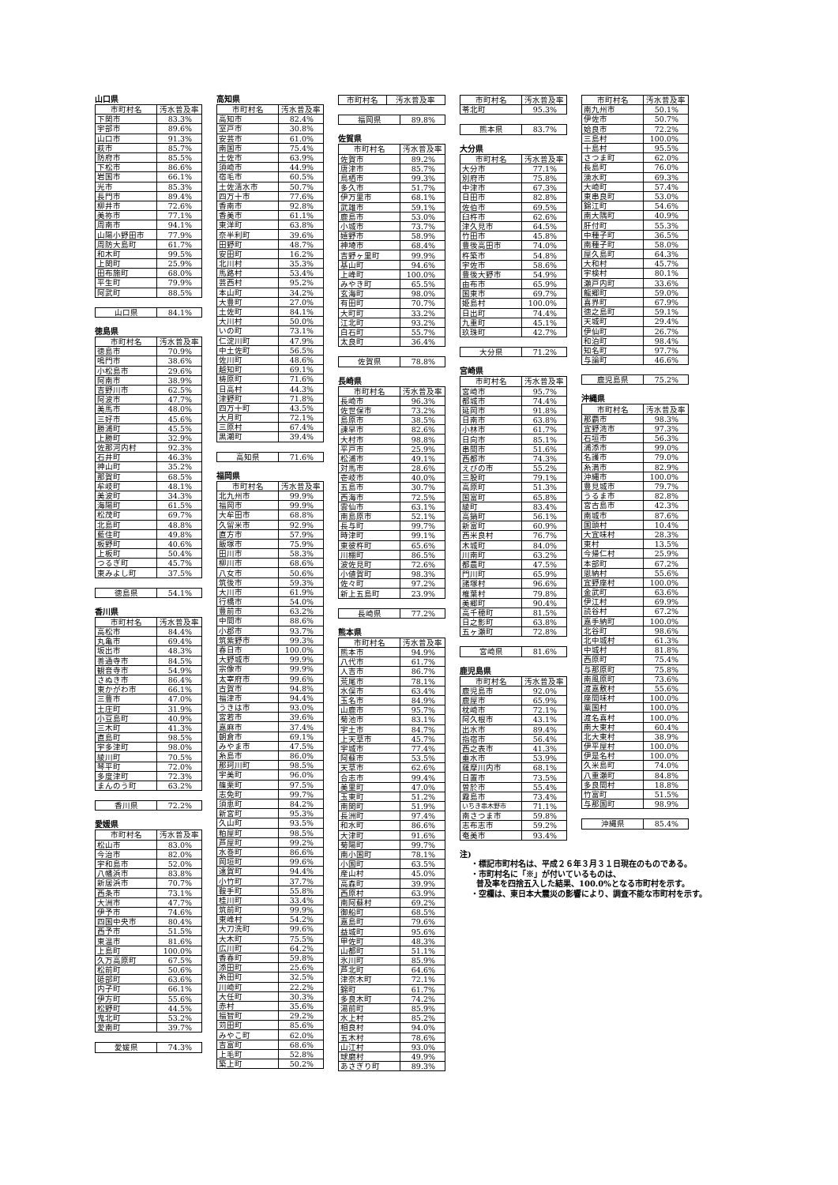山口県
| 市町村名 | 汚水普及率 |
| --- | --- |
| 下関市 | 83.3% |
| 宇部市 | 89.6% |
| 山口市 | 91.3% |
| 萩市 | 85.7% |
| 防府市 | 85.5% |
| 下松市 | 86.6% |
| 岩国市 | 66.1% |
| 光市 | 85.3% |
| 長門市 | 89.4% |
| 柳井市 | 72.6% |
| 美祢市 | 77.1% |
| 周南市 | 94.1% |
| 山陽小野田市 | 77.9% |
| 周防大島町 | 61.7% |
| 和木町 | 99.5% |
| 上関町 | 25.9% |
| 田布施町 | 68.0% |
| 平生町 | 79.9% |
| 阿武町 | 88.5% |
| 山口県 | 84.1% |
徳島県
| 市町村名 | 汚水普及率 |
| --- | --- |
| 徳島市 | 70.9% |
| 鳴門市 | 38.6% |
| 小松島市 | 29.6% |
| 阿南市 | 38.9% |
| 吉野川市 | 62.5% |
| 阿波市 | 47.7% |
| 美馬市 | 48.0% |
| 三好市 | 45.6% |
| 勝浦町 | 45.5% |
| 上勝町 | 32.9% |
| 佐那河内村 | 92.3% |
| 石井町 | 46.3% |
| 神山町 | 35.2% |
| 那賀町 | 68.5% |
| 牟岐町 | 48.1% |
| 美波町 | 34.3% |
| 海陽町 | 61.5% |
| 松茂町 | 69.7% |
| 北島町 | 48.8% |
| 藍住町 | 49.8% |
| 板野町 | 40.6% |
| 上板町 | 50.4% |
| つるぎ町 | 45.7% |
| 東みよし町 | 37.5% |
| 徳島県 | 54.1% |
香川県
| 市町村名 | 汚水普及率 |
| --- | --- |
| 高松市 | 84.4% |
| 丸亀市 | 69.4% |
| 坂出市 | 48.3% |
| 善通寺市 | 84.5% |
| 観音寺市 | 54.9% |
| さぬき市 | 86.4% |
| 東かがわ市 | 66.1% |
| 三豊市 | 47.0% |
| 土庄町 | 31.9% |
| 小豆島町 | 40.9% |
| 三木町 | 41.3% |
| 直島町 | 98.5% |
| 宇多津町 | 98.0% |
| 綾川町 | 70.5% |
| 琴平町 | 72.0% |
| 多度津町 | 72.3% |
| まんのう町 | 63.2% |
| 香川県 | 72.2% |
愛媛県
| 市町村名 | 汚水普及率 |
| --- | --- |
| 松山市 | 83.0% |
| 今治市 | 82.0% |
| 宇和島市 | 52.0% |
| 八幡浜市 | 83.8% |
| 新居浜市 | 70.7% |
| 西条市 | 73.1% |
| 大洲市 | 47.7% |
| 伊予市 | 74.6% |
| 四国中央市 | 80.4% |
| 西予市 | 51.5% |
| 東温市 | 81.6% |
| 上島町 | 100.0% |
| 久万高原町 | 67.5% |
| 松前町 | 50.6% |
| 砥部町 | 63.6% |
| 内子町 | 66.1% |
| 伊方町 | 55.6% |
| 松野町 | 44.5% |
| 鬼北町 | 53.2% |
| 愛南町 | 39.7% |
| 愛媛県 | 74.3% |
高知県
| 市町村名 | 汚水普及率 |
| --- | --- |
| 高知市 | 82.4% |
| 室戸市 | 30.8% |
| 安芸市 | 61.0% |
| 南国市 | 75.4% |
| 土佐市 | 63.9% |
| 須崎市 | 44.9% |
| 宿毛市 | 60.5% |
| 土佐清水市 | 50.7% |
| 四万十市 | 77.6% |
| 香南市 | 92.8% |
| 香美市 | 61.1% |
| 東洋町 | 63.8% |
| 奈半利町 | 39.6% |
| 田野町 | 48.7% |
| 安田町 | 16.2% |
| 北川村 | 35.3% |
| 馬路村 | 53.4% |
| 芸西村 | 95.2% |
| 本山町 | 34.2% |
| 大豊町 | 27.0% |
| 土佐町 | 84.1% |
| 大川村 | 50.0% |
| いの町 | 73.1% |
| 仁淀川町 | 47.9% |
| 中土佐町 | 56.5% |
| 佐川町 | 48.6% |
| 越知町 | 69.1% |
| 梼原町 | 71.6% |
| 日高村 | 44.3% |
| 津野町 | 71.8% |
| 四万十町 | 43.5% |
| 大月町 | 72.1% |
| 三原村 | 67.4% |
| 黒潮町 | 39.4% |
| 高知県 | 71.6% |
福岡県
| 市町村名 | 汚水普及率 |
| --- | --- |
| 北九州市 | 99.9% |
| 福岡市 | 99.9% |
| 大牟田市 | 68.8% |
| 久留米市 | 92.9% |
| 直方市 | 57.9% |
| 飯塚市 | 75.9% |
| 田川市 | 58.3% |
| 柳川市 | 68.6% |
| 八女市 | 50.6% |
| 筑後市 | 59.3% |
| 大川市 | 61.9% |
| 行橋市 | 54.0% |
| 豊前市 | 63.2% |
| 中間市 | 88.6% |
| 小郡市 | 93.7% |
| 筑紫野市 | 99.3% |
| 春日市 | 100.0% |
| 大野城市 | 99.9% |
| 宗像市 | 99.9% |
| 太宰府市 | 99.6% |
| 古賀市 | 94.8% |
| 福津市 | 94.4% |
| うきは市 | 93.0% |
| 宮若市 | 39.6% |
| 嘉麻市 | 37.4% |
| 朝倉市 | 69.1% |
| みやま市 | 47.5% |
| 糸島市 | 86.0% |
| 那珂川町 | 98.5% |
| 宇美町 | 96.0% |
| 篠栗町 | 97.5% |
| 志免町 | 99.7% |
| 須恵町 | 84.2% |
| 新宮町 | 95.3% |
| 久山町 | 93.5% |
| 粕屋町 | 98.5% |
| 芦屋町 | 99.2% |
| 水巻町 | 86.6% |
| 岡垣町 | 99.6% |
| 遠賀町 | 94.4% |
| 小竹町 | 37.7% |
| 鞍手町 | 55.8% |
| 桂川町 | 33.4% |
| 筑前町 | 99.9% |
| 東峰村 | 54.2% |
| 大刀洗町 | 99.6% |
| 大木町 | 75.5% |
| 広川町 | 64.2% |
| 香春町 | 59.8% |
| 添田町 | 25.6% |
| 糸田町 | 32.5% |
| 川崎町 | 22.2% |
| 大任町 | 30.3% |
| 赤村 | 35.6% |
| 福智町 | 29.2% |
| 苅田町 | 85.6% |
| みやこ町 | 62.0% |
| 吉富町 | 68.6% |
| 上毛町 | 52.8% |
| 築上町 | 50.2% |
| 市町村名 | 汚水普及率 |
| --- | --- |
| 福岡県 | 89.8% |
佐賀県
| 市町村名 | 汚水普及率 |
| --- | --- |
| 佐賀市 | 89.2% |
| 唐津市 | 85.7% |
| 鳥栖市 | 99.3% |
| 多久市 | 51.7% |
| 伊万里市 | 68.1% |
| 武雄市 | 59.1% |
| 鹿島市 | 53.0% |
| 小城市 | 73.7% |
| 嬉野市 | 58.9% |
| 神埼市 | 68.4% |
| 吉野ヶ里町 | 99.9% |
| 基山町 | 94.6% |
| 上峰町 | 100.0% |
| みやき町 | 65.5% |
| 玄海町 | 98.0% |
| 有田町 | 70.7% |
| 大町町 | 33.2% |
| 江北町 | 93.2% |
| 白石町 | 55.7% |
| 太良町 | 36.4% |
| 佐賀県 | 78.8% |
長崎県
| 市町村名 | 汚水普及率 |
| --- | --- |
| 長崎市 | 96.3% |
| 佐世保市 | 73.2% |
| 島原市 | 38.5% |
| 諫早市 | 82.6% |
| 大村市 | 98.8% |
| 平戸市 | 25.9% |
| 松浦市 | 49.1% |
| 対馬市 | 28.6% |
| 壱岐市 | 40.0% |
| 五島市 | 30.7% |
| 西海市 | 72.5% |
| 雲仙市 | 63.1% |
| 南島原市 | 52.1% |
| 長与町 | 99.7% |
| 時津町 | 99.1% |
| 東彼杵町 | 65.6% |
| 川棚町 | 86.5% |
| 波佐見町 | 72.6% |
| 小値賀町 | 98.3% |
| 佐々町 | 97.2% |
| 新上五島町 | 23.9% |
| 長崎県 | 77.2% |
熊本県
| 市町村名 | 汚水普及率 |
| --- | --- |
| 熊本市 | 94.9% |
| 八代市 | 61.7% |
| 人吉市 | 86.7% |
| 荒尾市 | 78.1% |
| 水俣市 | 63.4% |
| 玉名市 | 84.9% |
| 山鹿市 | 95.7% |
| 菊池市 | 83.1% |
| 宇土市 | 84.7% |
| 上天草市 | 45.7% |
| 宇城市 | 77.4% |
| 阿蘇市 | 53.5% |
| 天草市 | 62.6% |
| 合志市 | 99.4% |
| 美里町 | 47.0% |
| 玉東町 | 51.2% |
| 南関町 | 51.9% |
| 長洲町 | 97.4% |
| 和水町 | 86.6% |
| 大津町 | 91.6% |
| 菊陽町 | 99.7% |
| 南小国町 | 78.1% |
| 小国町 | 63.5% |
| 産山村 | 45.0% |
| 高森町 | 39.9% |
| 西原村 | 63.9% |
| 南阿蘇村 | 69.2% |
| 御船町 | 68.5% |
| 嘉島町 | 79.6% |
| 益城町 | 95.6% |
| 甲佐町 | 48.3% |
| 山都町 | 51.1% |
| 氷川町 | 85.9% |
| 芦北町 | 64.6% |
| 津奈木町 | 72.1% |
| 錦町 | 61.7% |
| 多良木町 | 74.2% |
| 湯前町 | 85.9% |
| 水上村 | 85.2% |
| 相良村 | 94.0% |
| 五木村 | 78.6% |
| 山江村 | 93.0% |
| 球磨村 | 49.9% |
| あさぎり町 | 89.3% |
| 市町村名 | 汚水普及率 |
| --- | --- |
| 苓北町 | 95.3% |
| 熊本県 | 83.7% |
大分県
| 市町村名 | 汚水普及率 |
| --- | --- |
| 大分市 | 77.1% |
| 別府市 | 75.8% |
| 中津市 | 67.3% |
| 日田市 | 82.8% |
| 佐伯市 | 69.5% |
| 臼杵市 | 62.6% |
| 津久見市 | 64.5% |
| 竹田市 | 45.8% |
| 豊後高田市 | 74.0% |
| 杵築市 | 54.8% |
| 宇佐市 | 58.6% |
| 豊後大野市 | 54.9% |
| 由布市 | 65.9% |
| 国東市 | 69.7% |
| 姫島村 | 100.0% |
| 日出町 | 74.4% |
| 九重町 | 45.1% |
| 玖珠町 | 42.7% |
| 大分県 | 71.2% |
宮崎県
| 市町村名 | 汚水普及率 |
| --- | --- |
| 宮崎市 | 95.7% |
| 都城市 | 74.4% |
| 延岡市 | 91.8% |
| 日南市 | 63.8% |
| 小林市 | 61.7% |
| 日向市 | 85.1% |
| 串間市 | 51.6% |
| 西都市 | 74.3% |
| えびの市 | 55.2% |
| 三股町 | 79.1% |
| 高原町 | 51.3% |
| 国富町 | 65.8% |
| 綾町 | 83.4% |
| 高鍋町 | 56.1% |
| 新富町 | 60.9% |
| 西米良村 | 76.7% |
| 木城町 | 84.0% |
| 川南町 | 63.2% |
| 都農町 | 47.5% |
| 門川町 | 65.9% |
| 諸塚村 | 96.6% |
| 椎葉村 | 79.8% |
| 美郷町 | 90.4% |
| 高千穂町 | 81.5% |
| 日之影町 | 63.8% |
| 五ヶ瀬町 | 72.8% |
| 宮崎県 | 81.6% |
鹿児島県
| 市町村名 | 汚水普及率 |
| --- | --- |
| 鹿児島市 | 92.0% |
| 鹿屋市 | 65.9% |
| 枕崎市 | 72.1% |
| 阿久根市 | 43.1% |
| 出水市 | 89.4% |
| 指宿市 | 56.4% |
| 西之表市 | 41.3% |
| 垂水市 | 53.9% |
| 薩摩川内市 | 68.1% |
| 日置市 | 73.5% |
| 曽於市 | 55.4% |
| 霧島市 | 73.4% |
| いちき串木野市 | 71.1% |
| 南さつま市 | 59.8% |
| 志布志市 | 59.2% |
| 奄美市 | 93.4% |
注)
・標記市町村名は、平成２６年３月３１日現在のものである。
・市町村名に「※」が付いているものは、
普及率を四捨五入した結果、100.0%となる市町村を示す。
・空欄は、東日本大震災の影響により、調査不能な市町村を示す。
| 市町村名 | 汚水普及率 |
| --- | --- |
| 南九州市 | 50.1% |
| 伊佐市 | 50.7% |
| 姶良市 | 72.2% |
| 三島村 | 100.0% |
| 十島村 | 95.5% |
| さつま町 | 62.0% |
| 長島町 | 76.0% |
| 湧水町 | 69.3% |
| 大崎町 | 57.4% |
| 東串良町 | 53.0% |
| 錦江町 | 54.6% |
| 南大隅町 | 40.9% |
| 肝付町 | 55.3% |
| 中種子町 | 36.5% |
| 南種子町 | 58.0% |
| 屋久島町 | 64.3% |
| 大和村 | 45.7% |
| 宇検村 | 80.1% |
| 瀬戸内町 | 33.6% |
| 龍郷町 | 59.0% |
| 喜界町 | 67.9% |
| 徳之島町 | 59.1% |
| 天城町 | 29.4% |
| 伊仙町 | 26.7% |
| 和泊町 | 98.4% |
| 知名町 | 97.7% |
| 与論町 | 46.6% |
| 鹿児島県 | 75.2% |
沖縄県
| 市町村名 | 汚水普及率 |
| --- | --- |
| 那覇市 | 98.3% |
| 宜野湾市 | 97.3% |
| 石垣市 | 56.3% |
| 浦添市 | 99.0% |
| 名護市 | 79.0% |
| 糸満市 | 82.9% |
| 沖縄市 | 100.0% |
| 豊見城市 | 79.7% |
| うるま市 | 82.8% |
| 宮古島市 | 42.3% |
| 南城市 | 87.6% |
| 国頭村 | 10.4% |
| 大宜味村 | 28.3% |
| 東村 | 13.5% |
| 今帰仁村 | 25.9% |
| 本部町 | 67.2% |
| 恩納村 | 55.6% |
| 宜野座村 | 100.0% |
| 金武町 | 63.6% |
| 伊江村 | 69.9% |
| 読谷村 | 67.2% |
| 嘉手納町 | 100.0% |
| 北谷町 | 98.6% |
| 北中城村 | 61.3% |
| 中城村 | 81.8% |
| 西原町 | 75.4% |
| 与那原町 | 75.8% |
| 南風原町 | 73.6% |
| 渡嘉敷村 | 55.6% |
| 座間味村 | 100.0% |
| 粟国村 | 100.0% |
| 渡名喜村 | 100.0% |
| 南大東村 | 60.4% |
| 北大東村 | 38.9% |
| 伊平屋村 | 100.0% |
| 伊是名村 | 100.0% |
| 久米島町 | 74.0% |
| 八重瀬町 | 84.8% |
| 多良間村 | 18.8% |
| 竹富町 | 51.5% |
| 与那国町 | 98.9% |
| 沖縄県 | 85.4% |